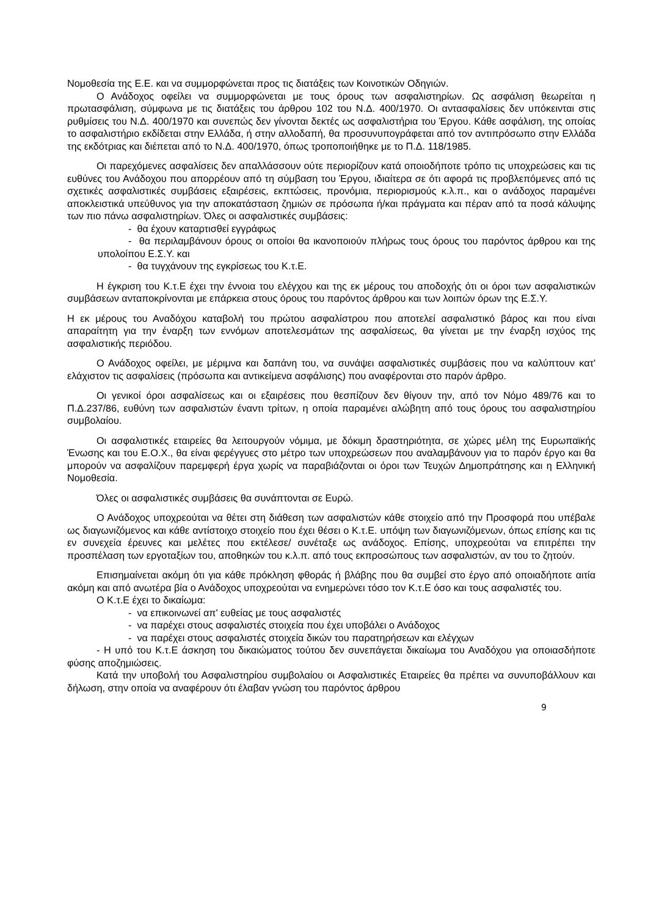Νομοθεσία της Ε.Ε. και να συμμορφώνεται προς τις διατάξεις των Κοινοτικών Οδηγιών.
Ο Ανάδοχος οφείλει να συμμορφώνεται με τους όρους των ασφαλιστηρίων. Ως ασφάλιση θεωρείται η πρωτασφάλιση, σύμφωνα με τις διατάξεις του άρθρου 102 του Ν.Δ. 400/1970. Οι αντασφαλίσεις δεν υπόκεινται στις ρυθμίσεις του Ν.Δ. 400/1970 και συνεπώς δεν γίνονται δεκτές ως ασφαλιστήρια του Έργου. Κάθε ασφάλιση, της οποίας το ασφαλιστήριο εκδίδεται στην Ελλάδα, ή στην αλλοδαπή, θα προσυνυπογράφεται από τον αντιπρόσωπο στην Ελλάδα της εκδότριας και διέπεται από το Ν.Δ. 400/1970, όπως τροποποιήθηκε με το Π.Δ. 118/1985.
Οι παρεχόμενες ασφαλίσεις δεν απαλλάσσουν ούτε περιορίζουν κατά οποιοδήποτε τρόπο τις υποχρεώσεις και τις ευθύνες του Ανάδοχου που απορρέουν από τη σύμβαση του Έργου, ιδιαίτερα σε ότι αφορά τις προβλεπόμενες από τις σχετικές ασφαλιστικές συμβάσεις εξαιρέσεις, εκπτώσεις, προνόμια, περιορισμούς κ.λ.π., και ο ανάδοχος παραμένει αποκλειστικά υπεύθυνος για την αποκατάσταση ζημιών σε πρόσωπα ή/και πράγματα και πέραν από τα ποσά κάλυψης των πιο πάνω ασφαλιστηρίων. Όλες οι ασφαλιστικές συμβάσεις:
- θα έχουν καταρτισθεί εγγράφως
- θα περιλαμβάνουν όρους οι οποίοι θα ικανοποιούν πλήρως τους όρους του παρόντος άρθρου και της υπολοίπου Ε.Σ.Υ. και
- θα τυγχάνουν της εγκρίσεως του Κ.τ.Ε.
Η έγκριση του Κ.τ.Ε έχει την έννοια του ελέγχου και της εκ μέρους του αποδοχής ότι οι όροι των ασφαλιστικών συμβάσεων ανταποκρίνονται με επάρκεια στους όρους του παρόντος άρθρου και των λοιπών όρων της Ε.Σ.Υ.
Η εκ μέρους του Αναδόχου καταβολή του πρώτου ασφαλίστρου που αποτελεί ασφαλιστικό βάρος και που είναι απαραίτητη για την έναρξη των εννόμων αποτελεσμάτων της ασφαλίσεως, θα γίνεται με την έναρξη ισχύος της ασφαλιστικής περιόδου.
Ο Ανάδοχος οφείλει, με μέριμνα και δαπάνη του, να συνάψει ασφαλιστικές συμβάσεις που να καλύπτουν κατ' ελάχιστον τις ασφαλίσεις (πρόσωπα και αντικείμενα ασφάλισης) που αναφέρονται στο παρόν άρθρο.
Οι γενικοί όροι ασφαλίσεως και οι εξαιρέσεις που θεσπίζουν δεν θίγουν την, από τον Νόμο 489/76 και το Π.Δ.237/86, ευθύνη των ασφαλιστών έναντι τρίτων, η οποία παραμένει αλώβητη από τους όρους του ασφαλιστηρίου συμβολαίου.
Οι ασφαλιστικές εταιρείες θα λειτουργούν νόμιμα, με δόκιμη δραστηριότητα, σε χώρες μέλη της Ευρωπαϊκής Ένωσης και του Ε.Ο.Χ., θα είναι φερέγγυες στο μέτρο των υποχρεώσεων που αναλαμβάνουν για το παρόν έργο και θα μπορούν να ασφαλίζουν παρεμφερή έργα χωρίς να παραβιάζονται οι όροι των Τευχών Δημοπράτησης και η Ελληνική Νομοθεσία.
Όλες οι ασφαλιστικές συμβάσεις θα συνάπτονται σε Ευρώ.
Ο Ανάδοχος υποχρεούται να θέτει στη διάθεση των ασφαλιστών κάθε στοιχείο από την Προσφορά που υπέβαλε ως διαγωνιζόμενος και κάθε αντίστοιχο στοιχείο που έχει θέσει ο Κ.τ.Ε. υπόψη των διαγωνιζόμενων, όπως επίσης και τις εν συνεχεία έρευνες και μελέτες που εκτέλεσε/ συνέταξε ως ανάδοχος. Επίσης, υποχρεούται να επιτρέπει την προσπέλαση των εργοταξίων του, αποθηκών του κ.λ.π. από τους εκπροσώπους των ασφαλιστών, αν του το ζητούν.
Επισημαίνεται ακόμη ότι για κάθε πρόκληση φθοράς ή βλάβης που θα συμβεί στο έργο από οποιαδήποτε αιτία ακόμη και από ανωτέρα βία ο Ανάδοχος υποχρεούται να ενημερώνει τόσο τον Κ.τ.Ε όσο και τους ασφαλιστές του.
Ο Κ.τ.Ε έχει το δικαίωμα:
- να επικοινωνεί απ' ευθείας με τους ασφαλιστές
- να παρέχει στους ασφαλιστές στοιχεία που έχει υποβάλει ο Ανάδοχος
- να παρέχει στους ασφαλιστές στοιχεία δικών του παρατηρήσεων και ελέγχων
- Η υπό του Κ.τ.Ε άσκηση του δικαιώματος τούτου δεν συνεπάγεται δικαίωμα του Αναδόχου για οποιασδήποτε φύσης αποζημιώσεις.
Κατά την υποβολή του Ασφαλιστηρίου συμβολαίου οι Ασφαλιστικές Εταιρείες θα πρέπει να συνυποβάλλουν και δήλωση, στην οποία να αναφέρουν ότι έλαβαν γνώση του παρόντος άρθρου
9